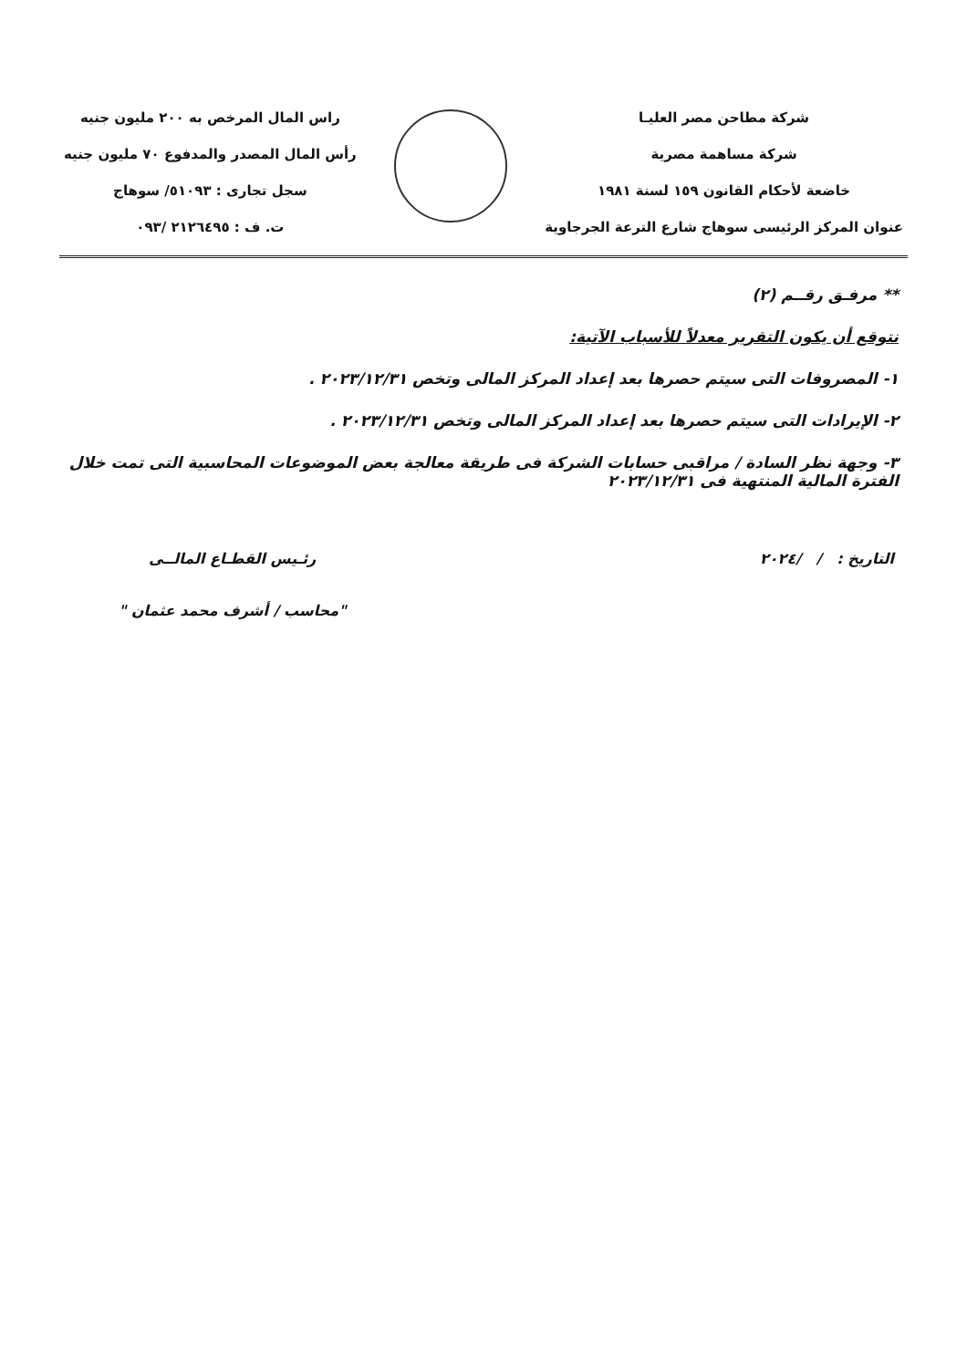شركة مطاحن مصر العليـا
شركة مساهمة مصرية
خاضعة لأحكام القانون ١٥٩ لسنة ١٩٨١
عنوان المركز الرئيسى سوهاج شارع الترعة الجرجاوية
راس المال المرخص به ٢٠٠ مليون جنيه
رأس المال المصدر والمدفوع ٧٠ مليون جنيه
سجل تجارى : ٥١٠٩٣/ سوهاج
ت. ف : ٢١٢٦٤٩٥ /٠٩٣
** مرفـق رقــم (٢)
نتوقع أن يكون التقرير معدلاً للأسباب الآتية:
١- المصروفات التى سيتم حصرها بعد إعداد المركز المالى وتخص ٢٠٢٣/١٢/٣١ .
٢- الإيرادات التى سيتم حصرها بعد إعداد المركز المالى وتخص ٢٠٢٣/١٢/٣١ .
٣- وجهة نظر السادة / مراقبى حسابات الشركة فى طريقة معالجة بعض الموضوعات المحاسبية التى تمت خلال الفترة المالية المنتهية فى ٢٠٢٣/١٢/٣١
التاريخ : / /٢٠٢٤ رئـيس القطـاع المالــى
"محاسب / أشرف محمد عثمان "